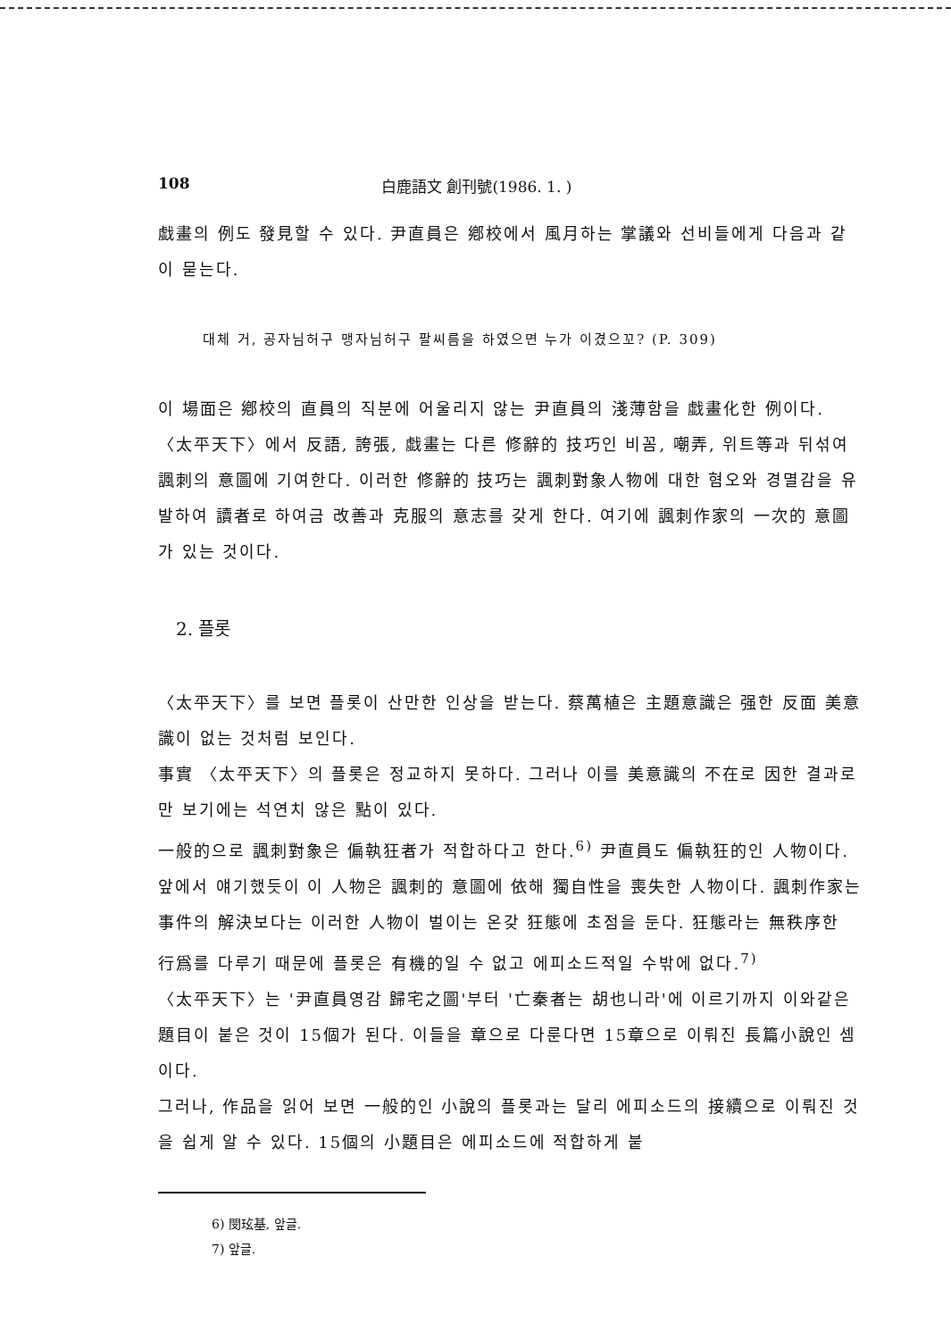108 白鹿語文 創刊號(1986. 1. )
戱畫의 例도 發見할 수 있다. 尹直員은 鄕校에서 風月하는 掌議와 선비들에게 다음과 같이 묻는다.
대체 거, 공자님허구 맹자님허구 팔씨름을 하였으면 누가 이겼으꼬? (P. 309)
이 場面은 鄕校의 直員의 직분에 어울리지 않는 尹直員의 淺薄함을 戱畫化한 例이다.
〈太平天下〉에서 反語, 誇張, 戱畫는 다른 修辭的 技巧인 비꼼, 嘲弄, 위트等과 뒤섞여 諷刺의 意圖에 기여한다. 이러한 修辭的 技巧는 諷刺對象人物에 대한 혐오와 경멸감을 유발하여 讀者로 하여금 改善과 克服의 意志를 갖게 한다. 여기에 諷刺作家의 一次的 意圖가 있는 것이다.
2. 플롯
〈太平天下〉를 보면 플롯이 산만한 인상을 받는다. 蔡萬植은 主題意識은 强한 反面 美意識이 없는 것처럼 보인다.
事實 〈太平天下〉의 플롯은 정교하지 못하다. 그러나 이를 美意識의 不在로 因한 결과로만 보기에는 석연치 않은 點이 있다.
一般的으로 諷刺對象은 偏執狂者가 적합하다고 한다.<sup>6)</sup> 尹直員도 偏執狂的인 人物이다. 앞에서 얘기했듯이 이 人物은 諷刺的 意圖에 依해 獨自性을 喪失한 人物이다. 諷刺作家는 事件의 解決보다는 이러한 人物이 벌이는 온갖 狂態에 초점을 둔다. 狂態라는 無秩序한 行爲를 다루기 때문에 플롯은 有機的일 수 없고 에피소드적일 수밖에 없다.<sup>7)</sup>
〈太平天下〉는 '尹直員영감 歸宅之圖'부터 '亡秦者는 胡也니라'에 이르기까지 이와같은 題目이 붙은 것이 15個가 된다. 이들을 章으로 다룬다면 15章으로 이뤄진 長篇小說인 셈이다.
그러나, 作品을 읽어 보면 一般的인 小說의 플롯과는 달리 에피소드의 接續으로 이뤄진 것을 쉽게 알 수 있다. 15個의 小題目은 에피소드에 적합하게 붙
6) 閔玹基, 앞글.
7) 앞글.